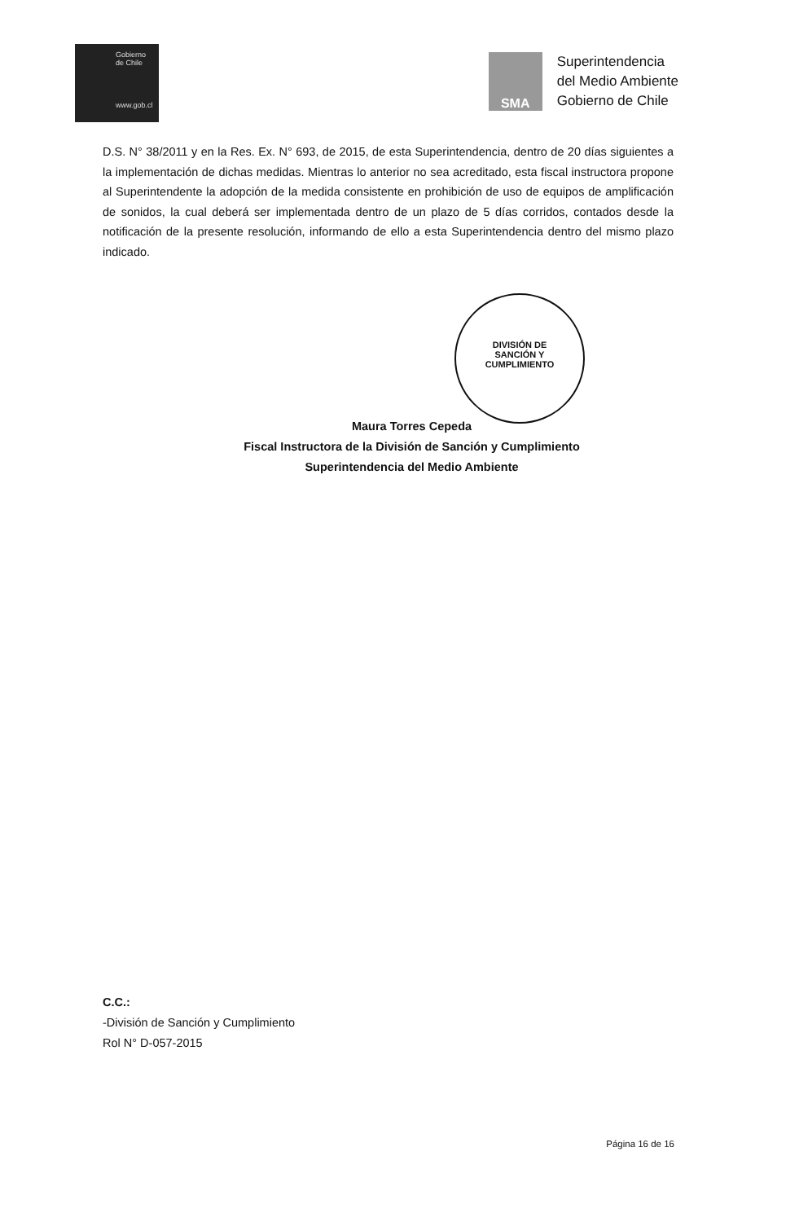Gobierno
de Chile
www.gob.cl
SMA
Superintendencia
del Medio Ambiente
Gobierno de Chile
D.S. N° 38/2011 y en la Res. Ex. N° 693, de 2015, de esta Superintendencia, dentro de 20 días siguientes a la implementación de dichas medidas. Mientras lo anterior no sea acreditado, esta fiscal instructora propone al Superintendente la adopción de la medida consistente en prohibición de uso de equipos de amplificación de sonidos, la cual deberá ser implementada dentro de un plazo de 5 días corridos, contados desde la notificación de la presente resolución, informando de ello a esta Superintendencia dentro del mismo plazo indicado.
DIVISIÓN DE
SANCIÓN Y
CUMPLIMIENTO
Maura Torres Cepeda
Fiscal Instructora de la División de Sanción y Cumplimiento
Superintendencia del Medio Ambiente
C.C.:
-División de Sanción y Cumplimiento
Rol N° D-057-2015
Página 16 de 16